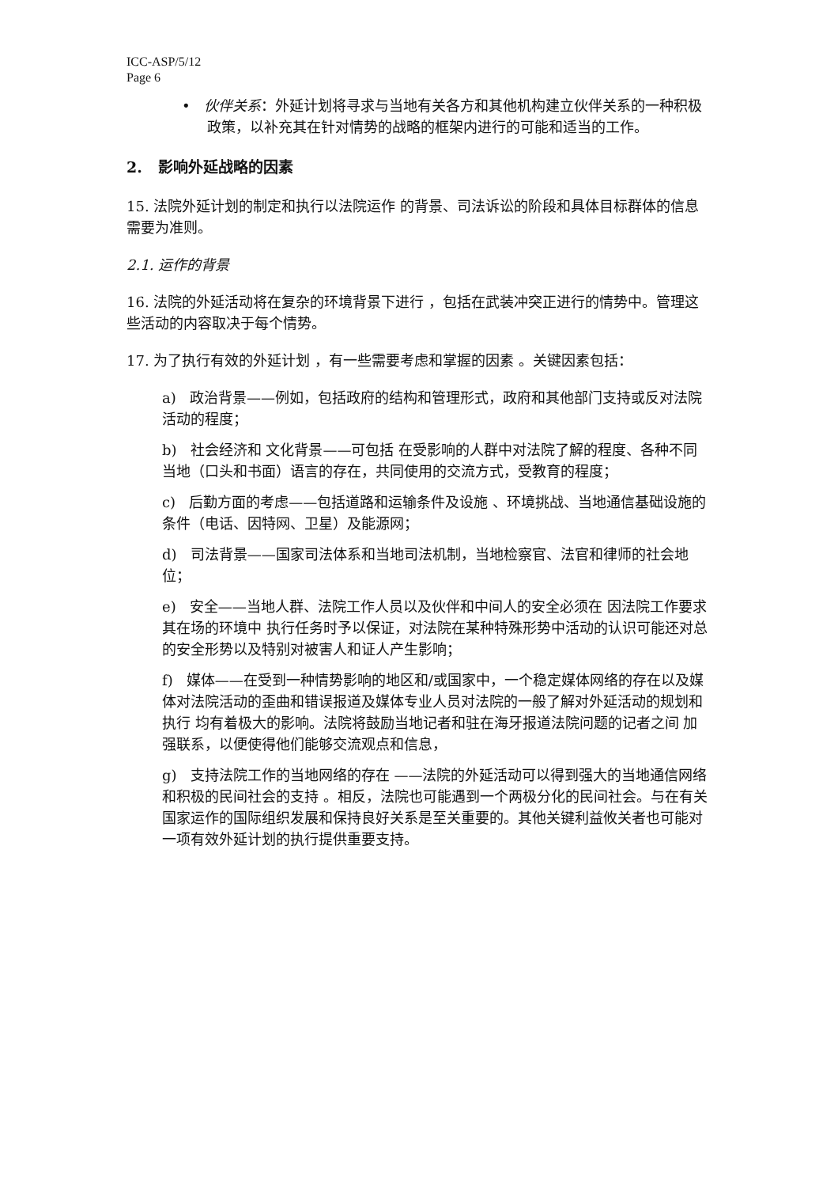ICC-ASP/5/12
Page 6
• 伙伴关系：外延计划将寻求与当地有关各方和其他机构建立伙伴关系的一种积极政策，以补充其在针对情势的战略的框架内进行的可能和适当的工作。
2. 影响外延战略的因素
15. 法院外延计划的制定和执行以法院运作 的背景、司法诉讼的阶段和具体目标群体的信息需要为准则。
2.1. 运作的背景
16. 法院的外延活动将在复杂的环境背景下进行 ，包括在武装冲突正进行的情势中。管理这些活动的内容取决于每个情势。
17. 为了执行有效的外延计划 ，有一些需要考虑和掌握的因素 。关键因素包括：
a) 政治背景——例如，包括政府的结构和管理形式，政府和其他部门支持或反对法院活动的程度；
b) 社会经济和 文化背景——可包括 在受影响的人群中对法院了解的程度、各种不同当地（口头和书面）语言的存在，共同使用的交流方式，受教育的程度；
c) 后勤方面的考虑——包括道路和运输条件及设施 、环境挑战、当地通信基础设施的条件（电话、因特网、卫星）及能源网；
d) 司法背景——国家司法体系和当地司法机制，当地检察官、法官和律师的社会地位；
e) 安全——当地人群、法院工作人员以及伙伴和中间人的安全必须在 因法院工作要求其在场的环境中 执行任务时予以保证，对法院在某种特殊形势中活动的认识可能还对总的安全形势以及特别对被害人和证人产生影响；
f) 媒体——在受到一种情势影响的地区和/或国家中，一个稳定媒体网络的存在以及媒体对法院活动的歪曲和错误报道及媒体专业人员对法院的一般了解对外延活动的规划和执行 均有着极大的影响。法院将鼓励当地记者和驻在海牙报道法院问题的记者之间 加强联系，以便使得他们能够交流观点和信息，
g) 支持法院工作的当地网络的存在 ——法院的外延活动可以得到强大的当地通信网络和积极的民间社会的支持 。相反，法院也可能遇到一个两极分化的民间社会。与在有关国家运作的国际组织发展和保持良好关系是至关重要的。其他关键利益攸关者也可能对一项有效外延计划的执行提供重要支持。